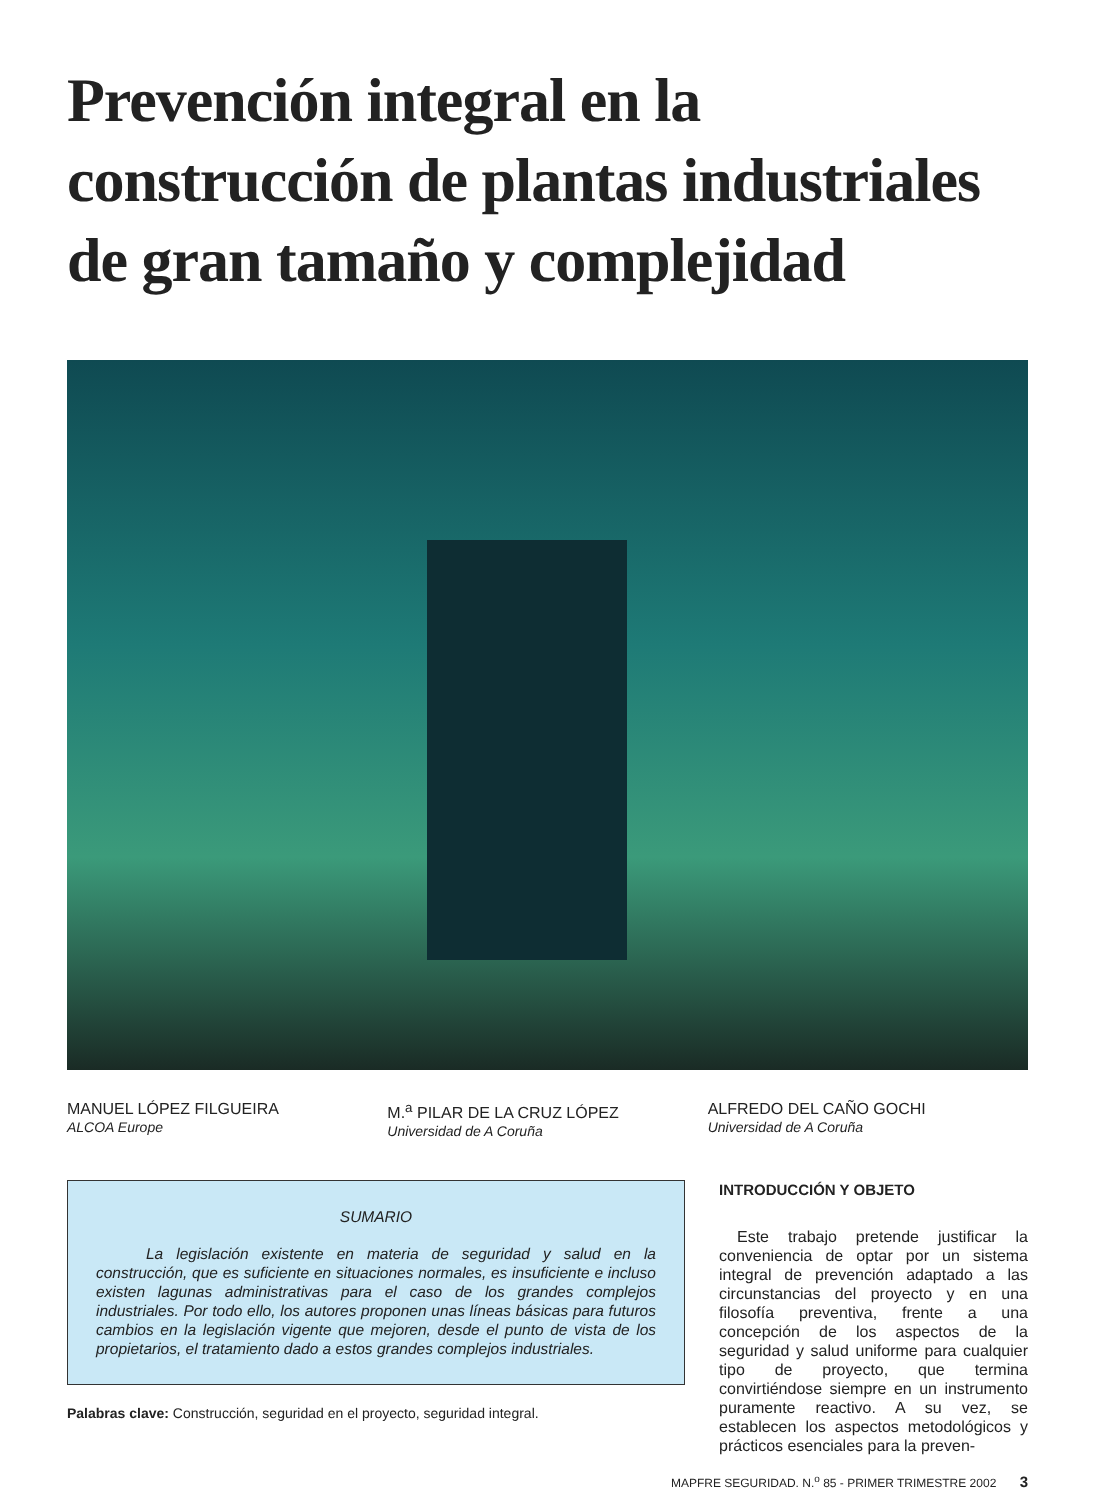Prevención integral en la construcción de plantas industriales de gran tamaño y complejidad
MANUEL LÓPEZ FILGUEIRA
ALCOA Europe
M.<sup>a</sup> PILAR DE LA CRUZ LÓPEZ
Universidad de A Coruña
ALFREDO DEL CAÑO GOCHI
Universidad de A Coruña
SUMARIO
La legislación existente en materia de seguridad y salud en la construcción, que es suficiente en situaciones normales, es insuficiente e incluso existen lagunas administrativas para el caso de los grandes complejos industriales. Por todo ello, los autores proponen unas líneas básicas para futuros cambios en la legislación vigente que mejoren, desde el punto de vista de los propietarios, el tratamiento dado a estos grandes complejos industriales.
Palabras clave: Construcción, seguridad en el proyecto, seguridad integral.
INTRODUCCIÓN Y OBJETO
Este trabajo pretende justificar la conveniencia de optar por un sistema integral de prevención adaptado a las circunstancias del proyecto y en una filosofía preventiva, frente a una concepción de los aspectos de la seguridad y salud uniforme para cualquier tipo de proyecto, que termina convirtiéndose siempre en un instrumento puramente reactivo. A su vez, se establecen los aspectos metodológicos y prácticos esenciales para la preven-
MAPFRE SEGURIDAD. N.<sup>o</sup> 85 - PRIMER TRIMESTRE 2002 3